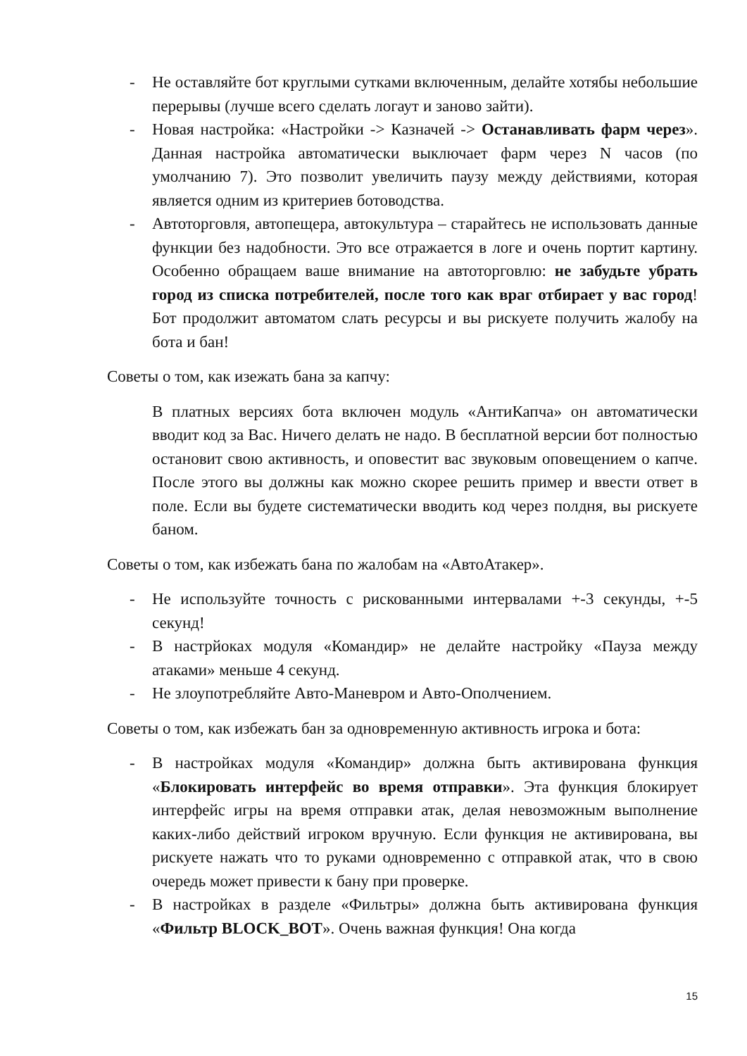- Не оставляйте бот круглыми сутками включенным, делайте хотябы небольшие перерывы (лучше всего сделать логаут и заново зайти).
- Новая настройка: «Настройки -> Казначей -> Останавливать фарм через». Данная настройка автоматически выключает фарм через N часов (по умолчанию 7). Это позволит увеличить паузу между действиями, которая является одним из критериев ботоводства.
- Автоторговля, автопещера, автокультура – старайтесь не использовать данные функции без надобности. Это все отражается в логе и очень портит картину. Особенно обращаем ваше внимание на автоторговлю: не забудьте убрать город из списка потребителей, после того как враг отбирает у вас город! Бот продолжит автоматом слать ресурсы и вы рискуете получить жалобу на бота и бан!
Советы о том, как изежать бана за капчу:
В платных версиях бота включен модуль «АнтиКапча» он автоматически вводит код за Вас. Ничего делать не надо. В бесплатной версии бот полностью остановит свою активность, и оповестит вас звуковым оповещением о капче. После этого вы должны как можно скорее решить пример и ввести ответ в поле. Если вы будете систематически вводить код через полдня, вы рискуете баном.
Советы о том, как избежать бана по жалобам на «АвтоАтакер».
- Не используйте точность с рискованными интервалами +-3 секунды, +-5 секунд!
- В настрйоках модуля «Командир» не делайте настройку «Пауза между атаками» меньше 4 секунд.
- Не злоупотребляйте Авто-Маневром и Авто-Ополчением.
Советы о том, как избежать бан за одновременную активность игрока и бота:
- В настройках модуля «Командир» должна быть активирована функция «Блокировать интерфейс во время отправки». Эта функция блокирует интерфейс игры на время отправки атак, делая невозможным выполнение каких-либо действий игроком вручную. Если функция не активирована, вы рискуете нажать что то руками одновременно с отправкой атак, что в свою очередь может привести к бану при проверке.
- В настройках в разделе «Фильтры» должна быть активирована функция «Фильтр BLOCK_BOT». Очень важная функция! Она когда
15